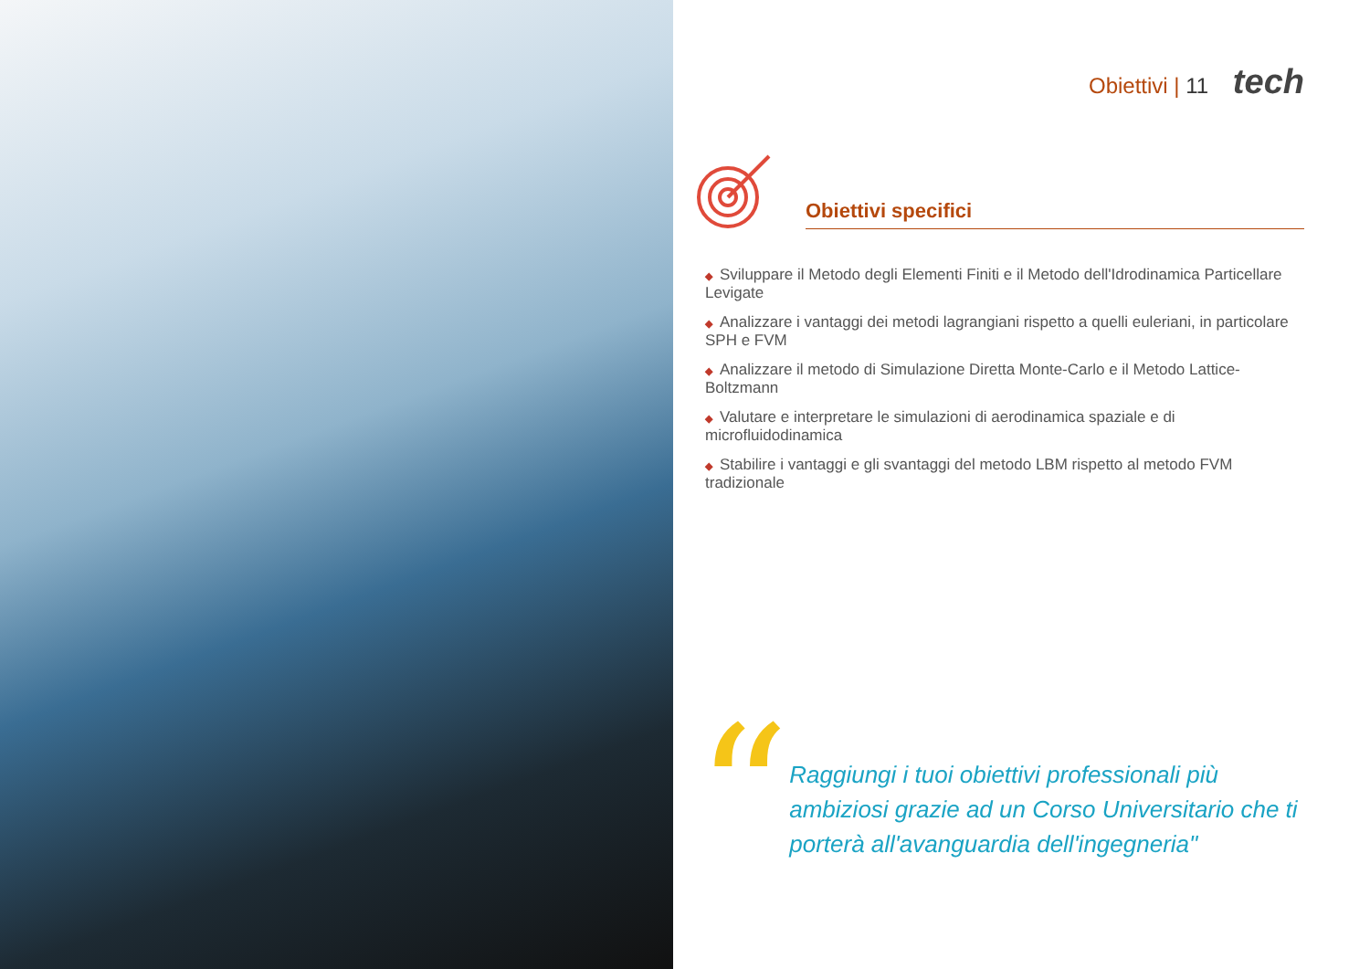Obiettivi | 11 tech
Obiettivi specifici
◆ Sviluppare il Metodo degli Elementi Finiti e il Metodo dell'Idrodinamica Particellare Levigate
◆ Analizzare i vantaggi dei metodi lagrangiani rispetto a quelli euleriani, in particolare SPH e FVM
◆ Analizzare il metodo di Simulazione Diretta Monte-Carlo e il Metodo Lattice-Boltzmann
◆ Valutare e interpretare le simulazioni di aerodinamica spaziale e di microfluidodinamica
◆ Stabilire i vantaggi e gli svantaggi del metodo LBM rispetto al metodo FVM tradizionale
“
Raggiungi i tuoi obiettivi professionali più ambiziosi grazie ad un Corso Universitario che ti porterà all'avanguardia dell'ingegneria"